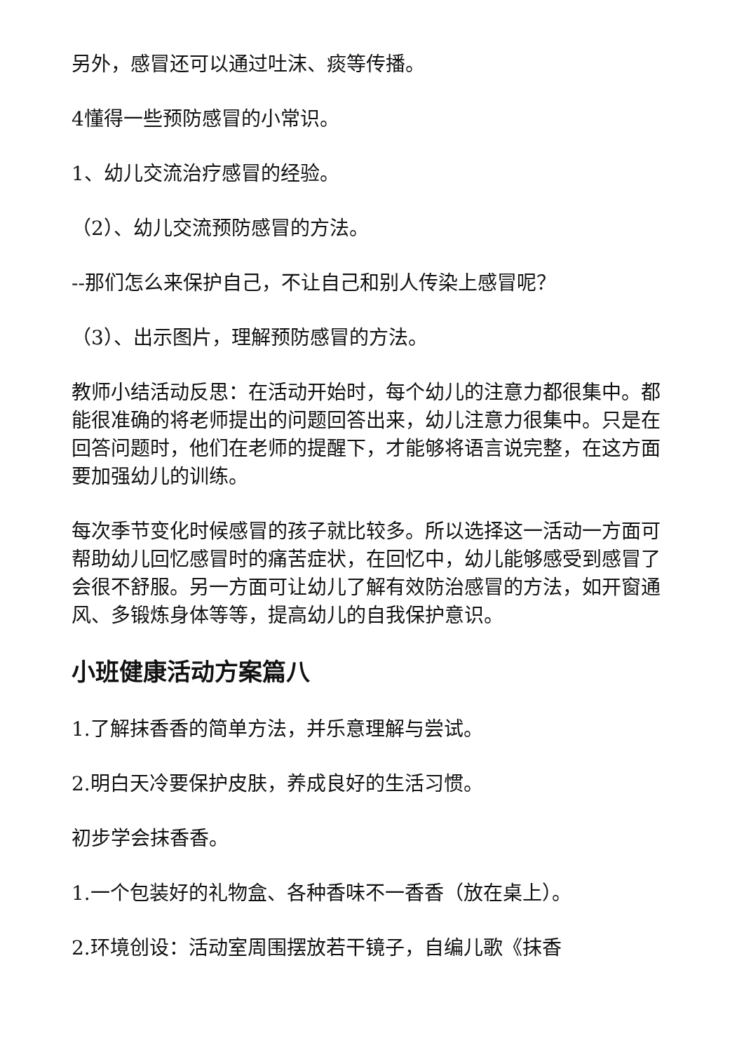另外，感冒还可以通过吐沫、痰等传播。
4懂得一些预防感冒的小常识。
1、幼儿交流治疗感冒的经验。
（2）、幼儿交流预防感冒的方法。
--那们怎么来保护自己，不让自己和别人传染上感冒呢？
（3）、出示图片，理解预防感冒的方法。
教师小结活动反思：在活动开始时，每个幼儿的注意力都很集中。都能很准确的将老师提出的问题回答出来，幼儿注意力很集中。只是在回答问题时，他们在老师的提醒下，才能够将语言说完整，在这方面要加强幼儿的训练。
每次季节变化时候感冒的孩子就比较多。所以选择这一活动一方面可帮助幼儿回忆感冒时的痛苦症状，在回忆中，幼儿能够感受到感冒了会很不舒服。另一方面可让幼儿了解有效防治感冒的方法，如开窗通风、多锻炼身体等等，提高幼儿的自我保护意识。
小班健康活动方案篇八
1.了解抹香香的简单方法，并乐意理解与尝试。
2.明白天冷要保护皮肤，养成良好的生活习惯。
初步学会抹香香。
1.一个包装好的礼物盒、各种香味不一香香（放在桌上）。
2.环境创设：活动室周围摆放若干镜子，自编儿歌《抹香